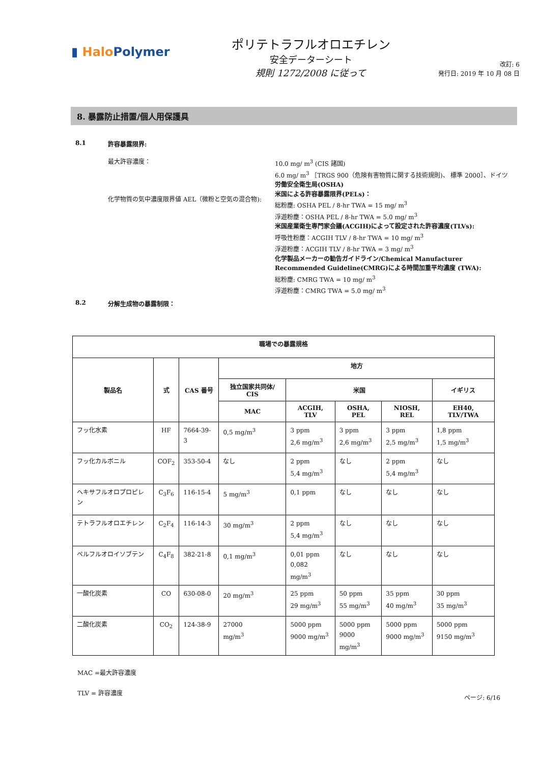▮ Halo Polymer
ポリテトラフルオロエチレン
安全データーシート
規則 1272/2008 に従って
改訂: 6
発行日: 2019 年 10 月 08 日
8. 暴露防止措置/個人用保護具
8.1 許容暴露限界:
最大許容濃度：
化学物質の気中濃度限界値 AEL（微粉と空気の混合物):
10.0 mg/ m<sup>3</sup> (CIS 諸国)
6.0 mg/ m<sup>3</sup> ［TRGS 900（危険有害物質に関する技術規則)、 標準 2000］、ドイツ
労働安全衛生局(OSHA)
米国による許容暴露限界(PELs)：
総粉塵: OSHA PEL / 8-hr TWA = 15 mg/ m<sup>3</sup>
浮遊粉塵：OSHA PEL / 8-hr TWA = 5.0 mg/ m<sup>3</sup>
米国産業衛生専門家会議(ACGIH)によって設定された許容濃度(TLVs):
呼吸性粉塵：ACGIH TLV / 8-hr TWA = 10 mg/ m<sup>3</sup>
浮遊粉塵：ACGIH TLV / 8-hr TWA = 3 mg/ m<sup>3</sup>
化学製品メーカーの勧告ガイドライン/Chemical Manufacturer Recommended Guideline(CMRG)による時間加重平均濃度 (TWA):
総粉塵: CMRG TWA = 10 mg/ m<sup>3</sup>
浮遊粉塵：CMRG TWA = 5.0 mg/ m<sup>3</sup>
8.2 分解生成物の暴露制限：
| 職場での暴露規格 | | | | | | | |
| --- | --- | --- | --- | --- | --- | --- | --- |
| 製品名 | 式 | CAS 番号 | 地方 | | | | |
| | | | 独立国家共同体/ CIS | 米国 | | | イギリス |
| | | | MAC | ACGIH, TLV | OSHA, PEL | NIOSH, REL | EH40, TLV/TWA |
| フッ化水素 | HF | 7664-39-3 | 0,5 mg/m<sup>3</sup> | 3 ppm 2,6 mg/m<sup>3</sup> | 3 ppm 2,6 mg/m<sup>3</sup> | 3 ppm 2,5 mg/m<sup>3</sup> | 1,8 ppm 1,5 mg/m<sup>3</sup> |
| フッ化カルボニル | COF<sub>2</sub> | 353-50-4 | なし | 2 ppm 5,4 mg/m<sup>3</sup> | なし | 2 ppm 5,4 mg/m<sup>3</sup> | なし |
| ヘキサフルオロプロピレン | C<sub>3</sub>F<sub>6</sub> | 116-15-4 | 5 mg/m<sup>3</sup> | 0,1 ppm | なし | なし | なし |
| テトラフルオロエチレン | C<sub>2</sub>F<sub>4</sub> | 116-14-3 | 30 mg/m<sup>3</sup> | 2 ppm 5,4 mg/m<sup>3</sup> | なし | なし | なし |
| ペルフルオロイソブテン | C<sub>4</sub>F<sub>8</sub> | 382-21-8 | 0,1 mg/m<sup>3</sup> | 0,01 ppm 0,082 mg/m<sup>3</sup> | なし | なし | なし |
| 一酸化炭素 | CO | 630-08-0 | 20 mg/m<sup>3</sup> | 25 ppm 29 mg/m<sup>3</sup> | 50 ppm 55 mg/m<sup>3</sup> | 35 ppm 40 mg/m<sup>3</sup> | 30 ppm 35 mg/m<sup>3</sup> |
| 二酸化炭素 | CO<sub>2</sub> | 124-38-9 | 27000 mg/m<sup>3</sup> | 5000 ppm 9000 mg/m<sup>3</sup> | 5000 ppm 9000 mg/m<sup>3</sup> | 5000 ppm 9000 mg/m<sup>3</sup> | 5000 ppm 9150 mg/m<sup>3</sup> |
MAC =最大許容濃度
TLV = 許容濃度
ページ: 6/16